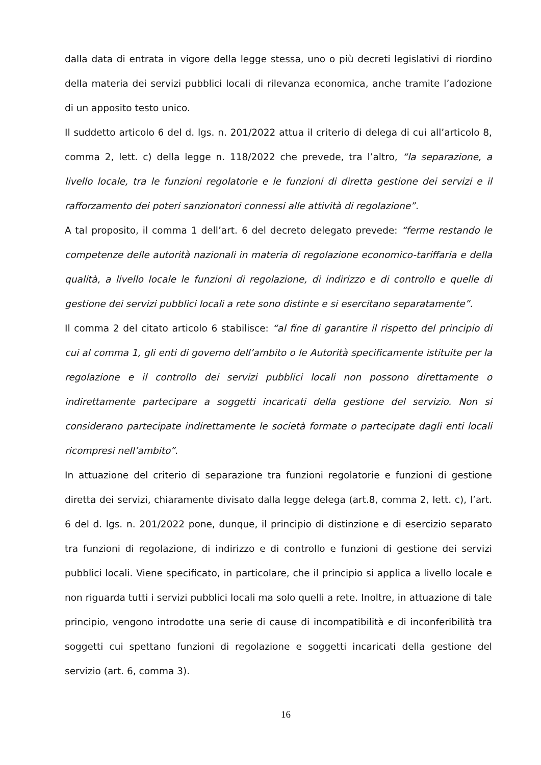dalla data di entrata in vigore della legge stessa, uno o più decreti legislativi di rior­dino della materia dei servizi pubblici locali di rilevanza economica, anche tramite l’adozione di un apposito testo unico.
Il suddetto articolo 6 del d. lgs. n. 201/2022 attua il criterio di delega di cui all’articolo 8, comma 2, lett. c) della legge n. 118/2022 che prevede, tra l’altro, “la separazione, a livello locale, tra le funzioni regolatorie e le funzioni di diretta gestione dei servizi e il rafforzamento dei poteri sanzionatori connessi alle attività di regolazione”.
A tal proposito, il comma 1 dell’art. 6 del decreto delegato prevede: “ferme restando le competenze delle autorità nazionali in materia di regolazione economico-tariffaria e della qualità, a livello locale le funzioni di regolazione, di indirizzo e di controllo e quelle di gestione dei servizi pubblici locali a rete sono distinte e si esercitano sepa­ratamente”.
Il comma 2 del citato articolo 6 stabilisce: “al fine di garantire il rispetto del principio di cui al comma 1, gli enti di governo dell’ambito o le Autorità specificamente istituite per la regolazione e il controllo dei servizi pubblici locali non possono direttamente o indirettamente partecipare a soggetti incaricati della gestione del servizio. Non si considerano partecipate indirettamente le società formate o partecipate dagli enti locali ricompresi nell’ambito”.
In attuazione del criterio di separazione tra funzioni regolatorie e funzioni di gestione diretta dei servizi, chiaramente divisato dalla legge delega (art.8, comma 2, lett. c), l’art. 6 del d. lgs. n. 201/2022 pone, dunque, il principio di distinzione e di esercizio separato tra funzioni di regolazione, di indirizzo e di controllo e funzioni di gestione dei servizi pubblici locali. Viene specificato, in particolare, che il principio si applica a livello locale e non riguarda tutti i servizi pubblici locali ma solo quelli a rete. Inoltre, in attuazione di tale principio, vengono introdotte una serie di cause di incompatibilità e di inconferibilità tra soggetti cui spettano funzioni di regolazione e soggetti incaricati della gestione del servizio (art. 6, comma 3).
16